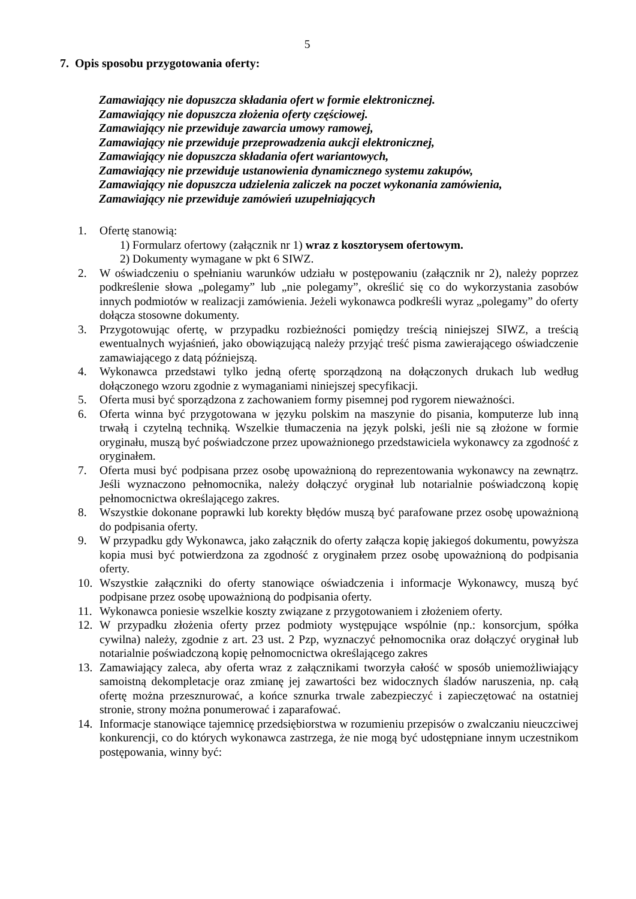5
7. Opis sposobu przygotowania oferty:
Zamawiający nie dopuszcza składania ofert w formie elektronicznej.
Zamawiający nie dopuszcza złożenia oferty częściowej.
Zamawiający nie przewiduje zawarcia umowy ramowej,
Zamawiający nie przewiduje przeprowadzenia aukcji elektronicznej,
Zamawiający nie dopuszcza składania ofert wariantowych,
Zamawiający nie przewiduje ustanowienia dynamicznego systemu zakupów,
Zamawiający nie dopuszcza udzielenia zaliczek na poczet wykonania zamówienia,
Zamawiający nie przewiduje zamówień uzupełniających
1. Ofertę stanowią:
1) Formularz ofertowy (załącznik nr 1) wraz z kosztorysem ofertowym.
2) Dokumenty wymagane w pkt 6 SIWZ.
2. W oświadczeniu o spełnianiu warunków udziału w postępowaniu (załącznik nr 2), należy poprzez podkreślenie słowa „polegamy” lub „nie polegamy”, określić się co do wykorzystania zasobów innych podmiotów w realizacji zamówienia. Jeżeli wykonawca podkreśli wyraz „polegamy” do oferty dołącza stosowne dokumenty.
3. Przygotowując ofertę, w przypadku rozbieżności pomiędzy treścią niniejszej SIWZ, a treścią ewentualnych wyjaśnień, jako obowiązującą należy przyjąć treść pisma zawierającego oświadczenie zamawiającego z datą późniejszą.
4. Wykonawca przedstawi tylko jedną ofertę sporządzoną na dołączonych drukach lub według dołączonego wzoru zgodnie z wymaganiami niniejszej specyfikacji.
5. Oferta musi być sporządzona z zachowaniem formy pisemnej pod rygorem nieważności.
6. Oferta winna być przygotowana w języku polskim na maszynie do pisania, komputerze lub inną trwałą i czytelną techniką. Wszelkie tłumaczenia na język polski, jeśli nie są złożone w formie oryginału, muszą być poświadczone przez upoważnionego przedstawiciela wykonawcy za zgodność z oryginałem.
7. Oferta musi być podpisana przez osobę upoważnioną do reprezentowania wykonawcy na zewnątrz. Jeśli wyznaczono pełnomocnika, należy dołączyć oryginał lub notarialnie poświadczoną kopię pełnomocnictwa określającego zakres.
8. Wszystkie dokonane poprawki lub korekty błędów muszą być parafowane przez osobę upoważnioną do podpisania oferty.
9. W przypadku gdy Wykonawca, jako załącznik do oferty załącza kopię jakiegoś dokumentu, powyższa kopia musi być potwierdzona za zgodność z oryginałem przez osobę upoważnioną do podpisania oferty.
10. Wszystkie załączniki do oferty stanowiące oświadczenia i informacje Wykonawcy, muszą być podpisane przez osobę upoważnioną do podpisania oferty.
11. Wykonawca poniesie wszelkie koszty związane z przygotowaniem i złożeniem oferty.
12. W przypadku złożenia oferty przez podmioty występujące wspólnie (np.: konsorcjum, spółka cywilna) należy, zgodnie z art. 23 ust. 2 Pzp, wyznaczyć pełnomocnika oraz dołączyć oryginał lub notarialnie poświadczoną kopię pełnomocnictwa określającego zakres
13. Zamawiający zaleca, aby oferta wraz z załącznikami tworzyła całość w sposób uniemożliwiający samoistną dekompletacje oraz zmianę jej zawartości bez widocznych śladów naruszenia, np. całą ofertę można przesznurować, a końce sznurka trwale zabezpieczyć i zapieczętować na ostatniej stronie, strony można ponumerować i zaparafować.
14. Informacje stanowiące tajemnicę przedsiębiorstwa w rozumieniu przepisów o zwalczaniu nieuczciwej konkurencji, co do których wykonawca zastrzega, że nie mogą być udostępniane innym uczestnikom postępowania, winny być: